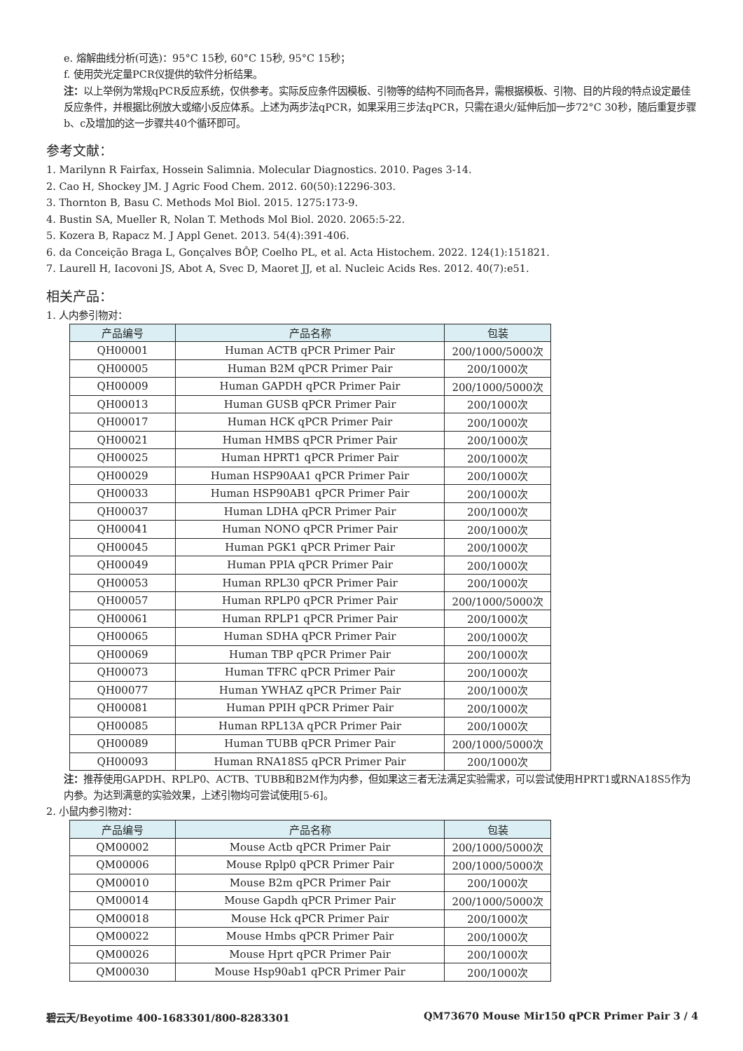e. 熔解曲线分析(可选)：95°C 15秒, 60°C 15秒, 95°C 15秒；
f. 使用荧光定量PCR仪提供的软件分析结果。
注：以上举例为常规qPCR反应系统，仅供参考。实际反应条件因模板、引物等的结构不同而各异，需根据模板、引物、目的片段的特点设定最佳反应条件，并根据比例放大或缩小反应体系。上述为两步法qPCR，如果采用三步法qPCR，只需在退火/延伸后加一步72°C 30秒，随后重复步骤b、c及增加的这一步骤共40个循环即可。
参考文献：
1. Marilynn R Fairfax, Hossein Salimnia. Molecular Diagnostics. 2010. Pages 3-14.
2. Cao H, Shockey JM. J Agric Food Chem. 2012. 60(50):12296-303.
3. Thornton B, Basu C. Methods Mol Biol. 2015. 1275:173-9.
4. Bustin SA, Mueller R, Nolan T. Methods Mol Biol. 2020. 2065:5-22.
5. Kozera B, Rapacz M. J Appl Genet. 2013. 54(4):391-406.
6. da Conceição Braga L, Gonçalves BÔP, Coelho PL, et al. Acta Histochem. 2022. 124(1):151821.
7. Laurell H, Iacovoni JS, Abot A, Svec D, Maoret JJ, et al. Nucleic Acids Res. 2012. 40(7):e51.
相关产品：
1. 人内参引物对：
| 产品编号 | 产品名称 | 包装 |
| --- | --- | --- |
| QH00001 | Human ACTB qPCR Primer Pair | 200/1000/5000次 |
| QH00005 | Human B2M qPCR Primer Pair | 200/1000次 |
| QH00009 | Human GAPDH qPCR Primer Pair | 200/1000/5000次 |
| QH00013 | Human GUSB qPCR Primer Pair | 200/1000次 |
| QH00017 | Human HCK qPCR Primer Pair | 200/1000次 |
| QH00021 | Human HMBS qPCR Primer Pair | 200/1000次 |
| QH00025 | Human HPRT1 qPCR Primer Pair | 200/1000次 |
| QH00029 | Human HSP90AA1 qPCR Primer Pair | 200/1000次 |
| QH00033 | Human HSP90AB1 qPCR Primer Pair | 200/1000次 |
| QH00037 | Human LDHA qPCR Primer Pair | 200/1000次 |
| QH00041 | Human NONO qPCR Primer Pair | 200/1000次 |
| QH00045 | Human PGK1 qPCR Primer Pair | 200/1000次 |
| QH00049 | Human PPIA qPCR Primer Pair | 200/1000次 |
| QH00053 | Human RPL30 qPCR Primer Pair | 200/1000次 |
| QH00057 | Human RPLP0 qPCR Primer Pair | 200/1000/5000次 |
| QH00061 | Human RPLP1 qPCR Primer Pair | 200/1000次 |
| QH00065 | Human SDHA qPCR Primer Pair | 200/1000次 |
| QH00069 | Human TBP qPCR Primer Pair | 200/1000次 |
| QH00073 | Human TFRC qPCR Primer Pair | 200/1000次 |
| QH00077 | Human YWHAZ qPCR Primer Pair | 200/1000次 |
| QH00081 | Human PPIH qPCR Primer Pair | 200/1000次 |
| QH00085 | Human RPL13A qPCR Primer Pair | 200/1000次 |
| QH00089 | Human TUBB qPCR Primer Pair | 200/1000/5000次 |
| QH00093 | Human RNA18S5 qPCR Primer Pair | 200/1000次 |
注：推荐使用GAPDH、RPLP0、ACTB、TUBB和B2M作为内参，但如果这三者无法满足实验需求，可以尝试使用HPRT1或RNA18S5作为内参。为达到满意的实验效果，上述引物均可尝试使用[5-6]。
2. 小鼠内参引物对：
| 产品编号 | 产品名称 | 包装 |
| --- | --- | --- |
| QM00002 | Mouse Actb qPCR Primer Pair | 200/1000/5000次 |
| QM00006 | Mouse Rplp0 qPCR Primer Pair | 200/1000/5000次 |
| QM00010 | Mouse B2m qPCR Primer Pair | 200/1000次 |
| QM00014 | Mouse Gapdh qPCR Primer Pair | 200/1000/5000次 |
| QM00018 | Mouse Hck qPCR Primer Pair | 200/1000次 |
| QM00022 | Mouse Hmbs qPCR Primer Pair | 200/1000次 |
| QM00026 | Mouse Hprt qPCR Primer Pair | 200/1000次 |
| QM00030 | Mouse Hsp90ab1 qPCR Primer Pair | 200/1000次 |
碧云天/Beyotime 400-1683301/800-8283301 QM73670 Mouse Mir150 qPCR Primer Pair 3 / 4